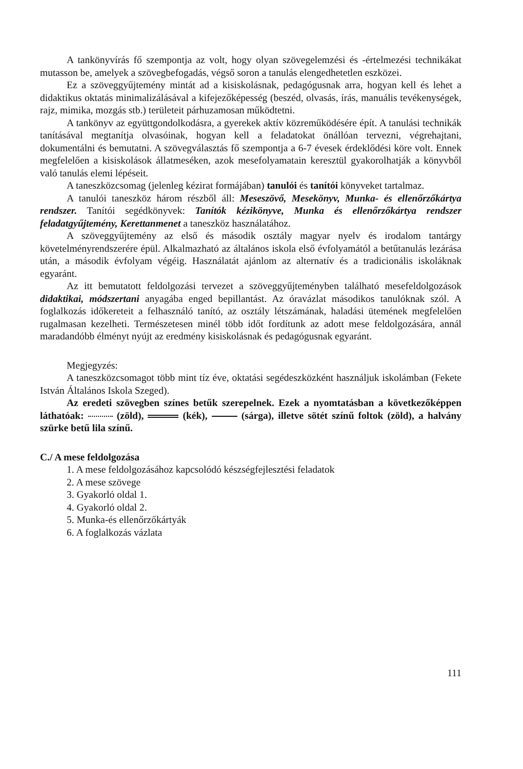A tankönyvírás fő szempontja az volt, hogy olyan szövegelemzési és -értelmezési technikákat mutasson be, amelyek a szövegbefogadás, végső soron a tanulás elengedhetetlen eszközei.
Ez a szöveggyűjtemény mintát ad a kisiskolásnak, pedagógusnak arra, hogyan kell és lehet a didaktikus oktatás minimalizálásával a kifejezőképesség (beszéd, olvasás, írás, manuális tevékenységek, rajz, mimika, mozgás stb.) területeit párhuzamosan működtetni.
A tankönyv az együttgondolkodásra, a gyerekek aktív közreműködésére épít. A tanulási technikák tanításával megtanítja olvasóinak, hogyan kell a feladatokat önállóan tervezni, végrehajtani, dokumentálni és bemutatni. A szövegválasztás fő szempontja a 6-7 évesek érdeklődési köre volt. Ennek megfelelően a kisiskolások állatmeséken, azok mesefolyamatain keresztül gyakorolhatják a könyvből való tanulás elemi lépéseit.
A taneszközcsomag (jelenleg kézirat formájában) tanulói és tanítói könyveket tartalmaz.
A tanulói taneszköz három részből áll: Meseszövő, Mesekönyv, Munka- és ellenőrzőkártya rendszer. Tanítói segédkönyvek: Tanítók kézikönyve, Munka és ellenőrzőkártya rendszer feladatgyűjtemény, Kerettanmenet a taneszköz használatához.
A szöveggyűjtemény az első és második osztály magyar nyelv és irodalom tantárgy követelményrendszerére épül. Alkalmazható az általános iskola első évfolyamától a betűtanulás lezárása után, a második évfolyam végéig. Használatát ajánlom az alternatív és a tradicionális iskoláknak egyaránt.
Az itt bemutatott feldolgozási tervezet a szöveggyűjteményben található mesefeldolgozások didaktikai, módszertani anyagába enged bepillantást. Az óravázlat másodikos tanulóknak szól. A foglalkozás időkereteit a felhasználó tanító, az osztály létszámának, haladási ütemének megfelelően rugalmasan kezelheti. Természetesen minél több időt fordítunk az adott mese feldolgozására, annál maradandóbb élményt nyújt az eredmény kisiskolásnak és pedagógusnak egyaránt.
Megjegyzés:
A taneszközcsomagot több mint tíz éve, oktatási segédeszközként használjuk iskolámban (Fekete István Általános Iskola Szeged).
Az eredeti szövegben színes betűk szerepelnek. Ezek a nyomtatásban a következőképpen láthatóak: (zöld), (kék), (sárga), illetve sötét színű foltok (zöld), a halvány szürke betű lila színű.
C./ A mese feldolgozása
1. A mese feldolgozásához kapcsolódó készségfejlesztési feladatok
2. A mese szövege
3. Gyakorló oldal 1.
4. Gyakorló oldal 2.
5. Munka-és ellenőrzőkártyák
6. A foglalkozás vázlata
111